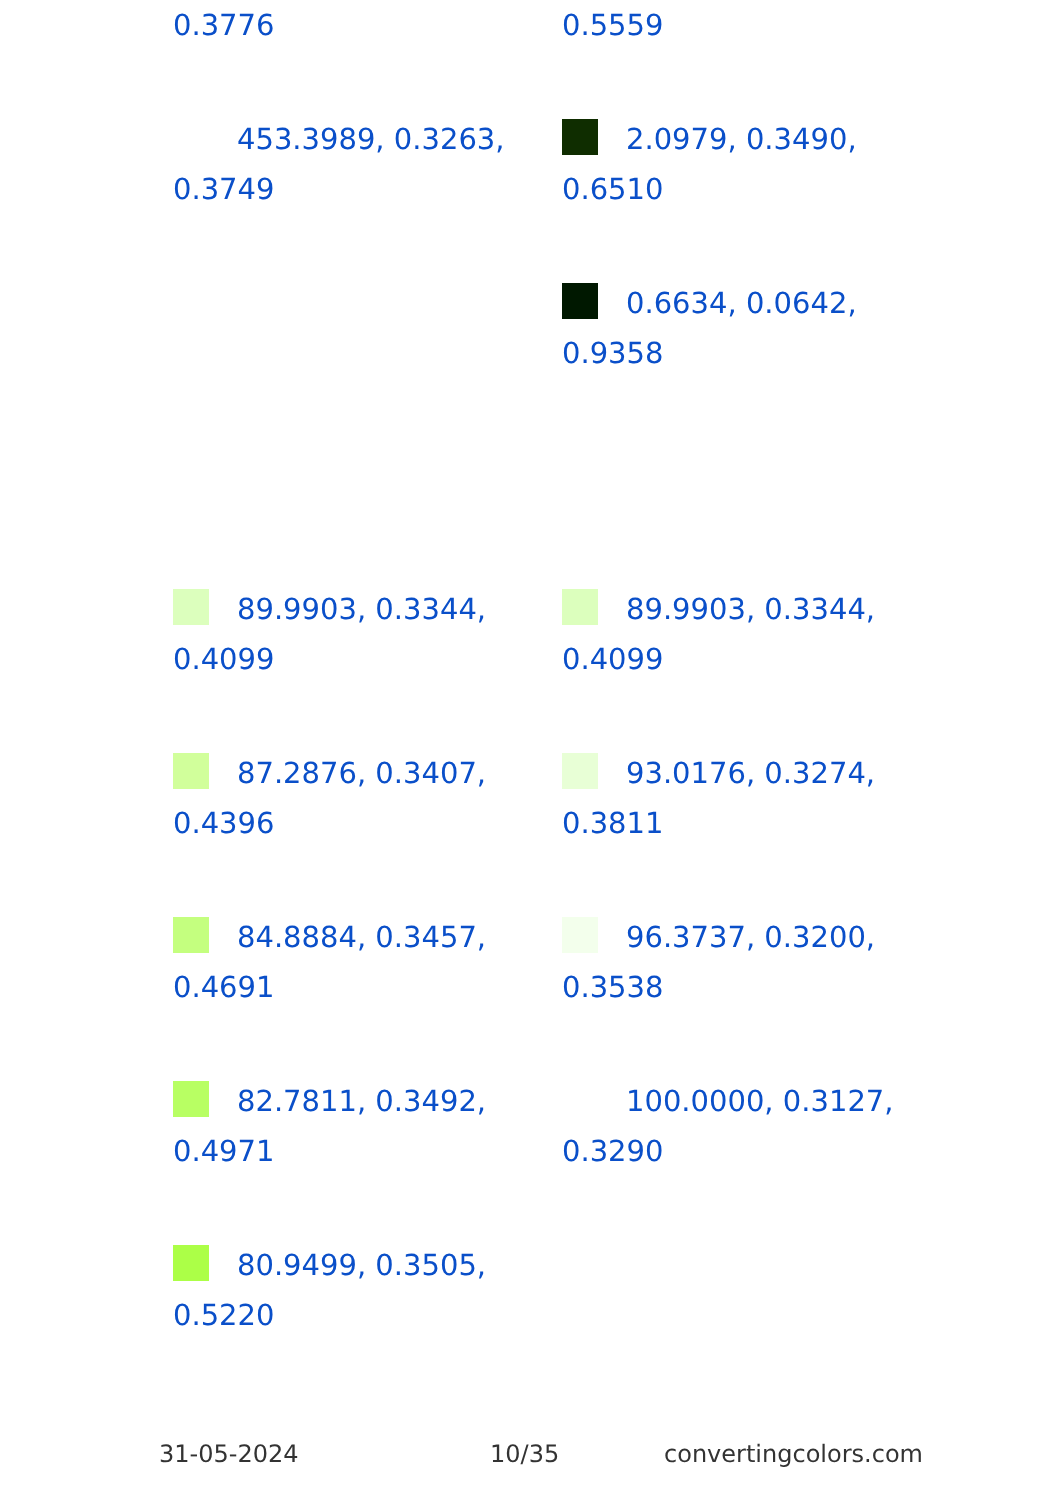0.3776 0.5559
453.3989, 0.3263, 0.3749
2.0979, 0.3490, 0.6510
0.6634, 0.0642, 0.9358
89.9903, 0.3344, 0.4099
89.9903, 0.3344, 0.4099
87.2876, 0.3407, 0.4396
93.0176, 0.3274, 0.3811
84.8884, 0.3457, 0.4691
96.3737, 0.3200, 0.3538
82.7811, 0.3492, 0.4971
100.0000, 0.3127, 0.3290
80.9499, 0.3505, 0.5220
31-05-2024 10/35 convertingcolors.com